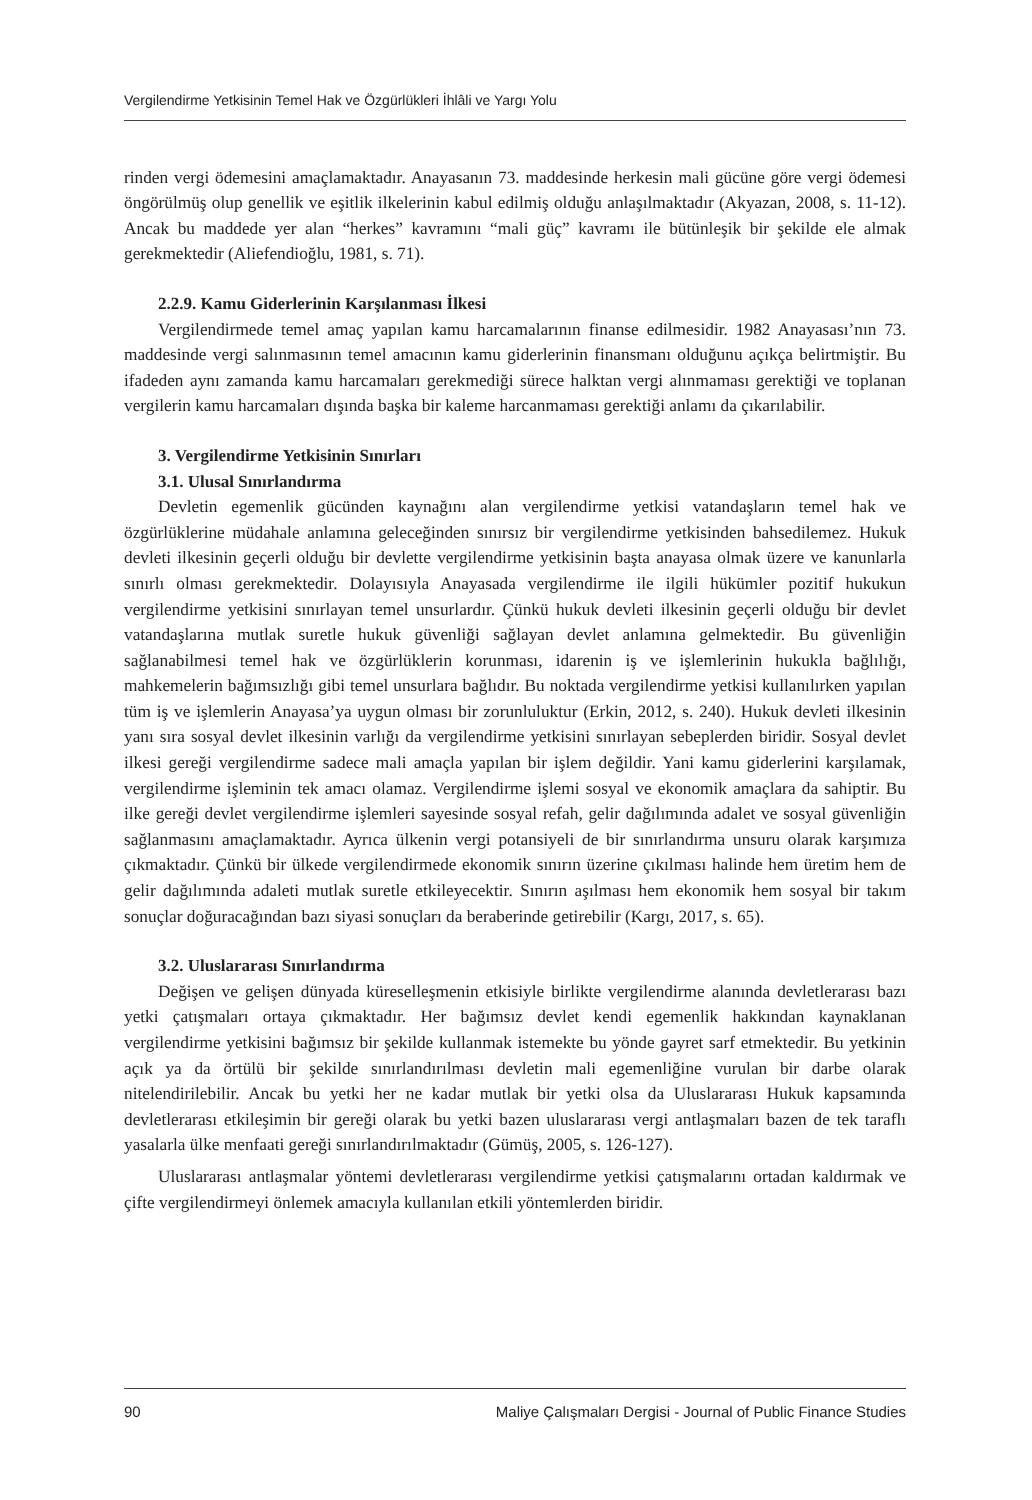Vergilendirme Yetkisinin Temel Hak ve Özgürlükleri İhlâli ve Yargı Yolu
rinden vergi ödemesini amaçlamaktadır. Anayasanın 73. maddesinde herkesin mali gücüne göre vergi ödemesi öngörülmüş olup genellik ve eşitlik ilkelerinin kabul edilmiş olduğu anlaşılmaktadır (Akyazan, 2008, s. 11-12). Ancak bu maddede yer alan “herkes” kavramını “mali güç” kavramı ile bütünleşik bir şekilde ele almak gerekmektedir (Aliefendioğlu, 1981, s. 71).
2.2.9. Kamu Giderlerinin Karşılanması İlkesi
Vergilendirmede temel amaç yapılan kamu harcamalarının finanse edilmesidir. 1982 Anayasası’nın 73. maddesinde vergi salınmasının temel amacının kamu giderlerinin finansmanı olduğunu açıkça belirtmiştir. Bu ifadeden aynı zamanda kamu harcamaları gerekmediği sürece halktan vergi alınmaması gerektiği ve toplanan vergilerin kamu harcamaları dışında başka bir kaleme harcanmaması gerektiği anlamı da çıkarılabilir.
3. Vergilendirme Yetkisinin Sınırları
3.1. Ulusal Sınırlandırma
Devletin egemenlik gücünden kaynağını alan vergilendirme yetkisi vatandaşların temel hak ve özgürlüklerine müdahale anlamına geleceğinden sınırsız bir vergilendirme yetkisinden bahsedilemez. Hukuk devleti ilkesinin geçerli olduğu bir devlette vergilendirme yetkisinin başta anayasa olmak üzere ve kanunlarla sınırlı olması gerekmektedir. Dolayısıyla Anayasada vergilendirme ile ilgili hükümler pozitif hukukun vergilendirme yetkisini sınırlayan temel unsurlardır. Çünkü hukuk devleti ilkesinin geçerli olduğu bir devlet vatandaşlarına mutlak suretle hukuk güvenliği sağlayan devlet anlamına gelmektedir. Bu güvenliğin sağlanabilmesi temel hak ve özgürlüklerin korunması, idarenin iş ve işlemlerinin hukukla bağlılığı, mahkemelerin bağımsızlığı gibi temel unsurlara bağlıdır. Bu noktada vergilendirme yetkisi kullanılırken yapılan tüm iş ve işlemlerin Anayasa’ya uygun olması bir zorunluluktur (Erkin, 2012, s. 240). Hukuk devleti ilkesinin yanı sıra sosyal devlet ilkesinin varlığı da vergilendirme yetkisini sınırlayan sebeplerden biridir. Sosyal devlet ilkesi gereği vergilendirme sadece mali amaçla yapılan bir işlem değildir. Yani kamu giderlerini karşılamak, vergilendirme işleminin tek amacı olamaz. Vergilendirme işlemi sosyal ve ekonomik amaçlara da sahiptir. Bu ilke gereği devlet vergilendirme işlemleri sayesinde sosyal refah, gelir dağılımında adalet ve sosyal güvenliğin sağlanmasını amaçlamaktadır. Ayrıca ülkenin vergi potansiyeli de bir sınırlandırma unsuru olarak karşımıza çıkmaktadır. Çünkü bir ülkede vergilendirmede ekonomik sınırın üzerine çıkılması halinde hem üretim hem de gelir dağılımında adaleti mutlak suretle etkileyecektir. Sınırın aşılması hem ekonomik hem sosyal bir takım sonuçlar doğuracağından bazı siyasi sonuçları da beraberinde getirebilir (Kargı, 2017, s. 65).
3.2. Uluslararası Sınırlandırma
Değişen ve gelişen dünyada küreselleşmenin etkisiyle birlikte vergilendirme alanında devletlerarası bazı yetki çatışmaları ortaya çıkmaktadır. Her bağımsız devlet kendi egemenlik hakkından kaynaklanan vergilendirme yetkisini bağımsız bir şekilde kullanmak istemekte bu yönde gayret sarf etmektedir. Bu yetkinin açık ya da örtülü bir şekilde sınırlandırılması devletin mali egemenliğine vurulan bir darbe olarak nitelendirilebilir. Ancak bu yetki her ne kadar mutlak bir yetki olsa da Uluslararası Hukuk kapsamında devletlerarası etkileşimin bir gereği olarak bu yetki bazen uluslararası vergi antlaşmaları bazen de tek taraflı yasalarla ülke menfaati gereği sınırlandırılmaktadır (Gümüş, 2005, s. 126-127).
Uluslararası antlaşmalar yöntemi devletlerarası vergilendirme yetkisi çatışmalarını ortadan kaldırmak ve çifte vergilendirmeyi önlemek amacıyla kullanılan etkili yöntemlerden biridir.
90 Maliye Çalışmaları Dergisi - Journal of Public Finance Studies